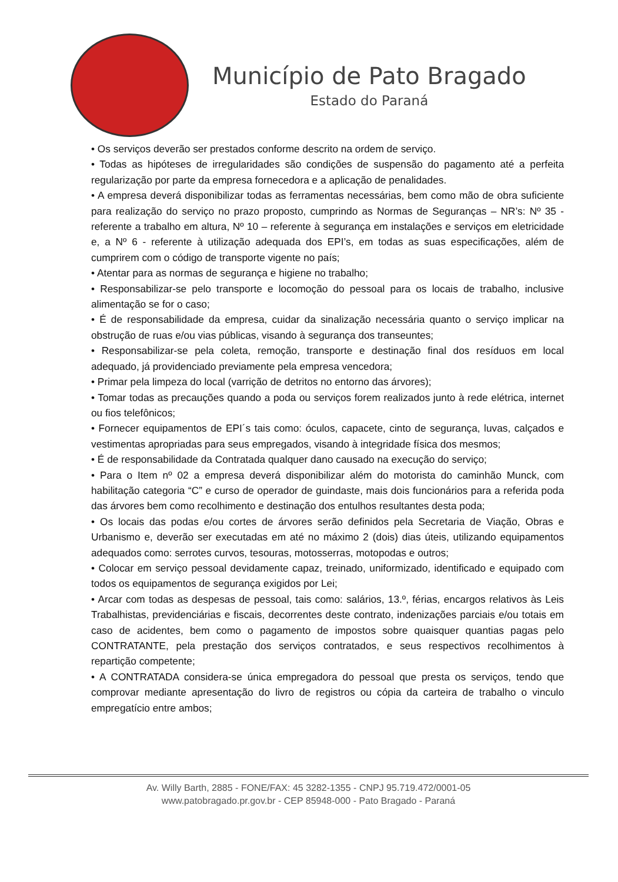Município de Pato Bragado
Estado do Paraná
• Os serviços deverão ser prestados conforme descrito na ordem de serviço.
• Todas as hipóteses de irregularidades são condições de suspensão do pagamento até a perfeita regularização por parte da empresa fornecedora e a aplicação de penalidades.
• A empresa deverá disponibilizar todas as ferramentas necessárias, bem como mão de obra suficiente para realização do serviço no prazo proposto, cumprindo as Normas de Seguranças – NR’s: Nº 35 - referente a trabalho em altura, Nº 10 – referente à segurança em instalações e serviços em eletricidade e, a Nº 6 - referente à utilização adequada dos EPI’s, em todas as suas especificações, além de cumprirem com o código de transporte vigente no país;
• Atentar para as normas de segurança e higiene no trabalho;
• Responsabilizar-se pelo transporte e locomoção do pessoal para os locais de trabalho, inclusive alimentação se for o caso;
• É de responsabilidade da empresa, cuidar da sinalização necessária quanto o serviço implicar na obstrução de ruas e/ou vias públicas, visando à segurança dos transeuntes;
• Responsabilizar-se pela coleta, remoção, transporte e destinação final dos resíduos em local adequado, já providenciado previamente pela empresa vencedora;
• Primar pela limpeza do local (varrição de detritos no entorno das árvores);
• Tomar todas as precauções quando a poda ou serviços forem realizados junto à rede elétrica, internet ou fios telefônicos;
• Fornecer equipamentos de EPI´s tais como: óculos, capacete, cinto de segurança, luvas, calçados e vestimentas apropriadas para seus empregados, visando à integridade física dos mesmos;
• É de responsabilidade da Contratada qualquer dano causado na execução do serviço;
• Para o Item nº 02 a empresa deverá disponibilizar além do motorista do caminhão Munck, com habilitação categoria “C” e curso de operador de guindaste, mais dois funcionários para a referida poda das árvores bem como recolhimento e destinação dos entulhos resultantes desta poda;
• Os locais das podas e/ou cortes de árvores serão definidos pela Secretaria de Viação, Obras e Urbanismo e, deverão ser executadas em até no máximo 2 (dois) dias úteis, utilizando equipamentos adequados como: serrotes curvos, tesouras, motosserras, motopodas e outros;
• Colocar em serviço pessoal devidamente capaz, treinado, uniformizado, identificado e equipado com todos os equipamentos de segurança exigidos por Lei;
• Arcar com todas as despesas de pessoal, tais como: salários, 13.º, férias, encargos relativos às Leis Trabalhistas, previdenciárias e fiscais, decorrentes deste contrato, indenizações parciais e/ou totais em caso de acidentes, bem como o pagamento de impostos sobre quaisquer quantias pagas pelo CONTRATANTE, pela prestação dos serviços contratados, e seus respectivos recolhimentos à repartição competente;
• A CONTRATADA considera-se única empregadora do pessoal que presta os serviços, tendo que comprovar mediante apresentação do livro de registros ou cópia da carteira de trabalho o vinculo empregatício entre ambos;
Av. Willy Barth, 2885 - FONE/FAX: 45 3282-1355 - CNPJ 95.719.472/0001-05
www.patobragado.pr.gov.br - CEP 85948-000 - Pato Bragado - Paraná